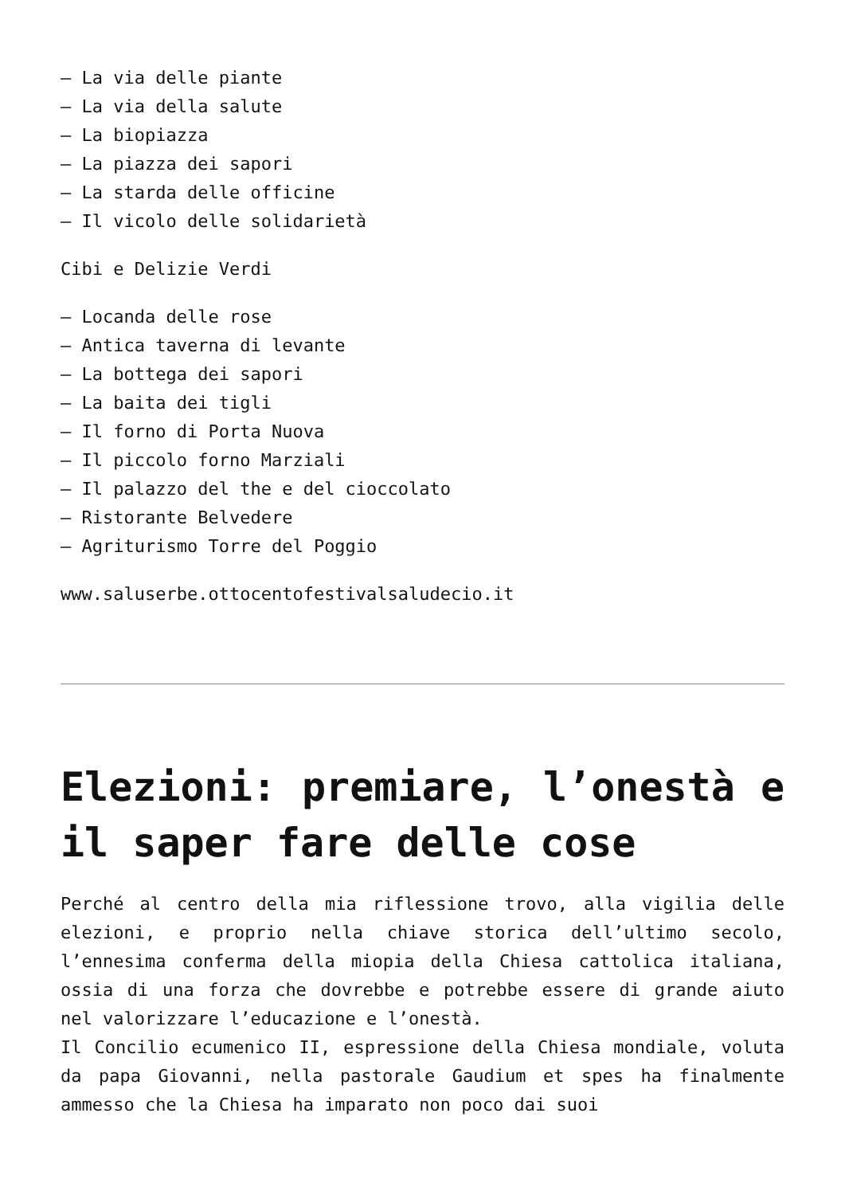– La via delle piante
– La via della salute
– La biopiazza
– La piazza dei sapori
– La starda delle officine
– Il vicolo delle solidarietà
Cibi e Delizie Verdi
– Locanda delle rose
– Antica taverna di levante
– La bottega dei sapori
– La baita dei tigli
– Il forno di Porta Nuova
– Il piccolo forno Marziali
– Il palazzo del the e del cioccolato
– Ristorante Belvedere
– Agriturismo Torre del Poggio
www.saluserbe.ottocentofestivalsaludecio.it
Elezioni: premiare, l’onestà e il saper fare delle cose
Perché al centro della mia riflessione trovo, alla vigilia delle elezioni, e proprio nella chiave storica dell’ultimo secolo, l’ennesima conferma della miopia della Chiesa cattolica italiana, ossia di una forza che dovrebbe e potrebbe essere di grande aiuto nel valorizzare l’educazione e l’onestà.
Il Concilio ecumenico II, espressione della Chiesa mondiale, voluta da papa Giovanni, nella pastorale Gaudium et spes ha finalmente ammesso che la Chiesa ha imparato non poco dai suoi